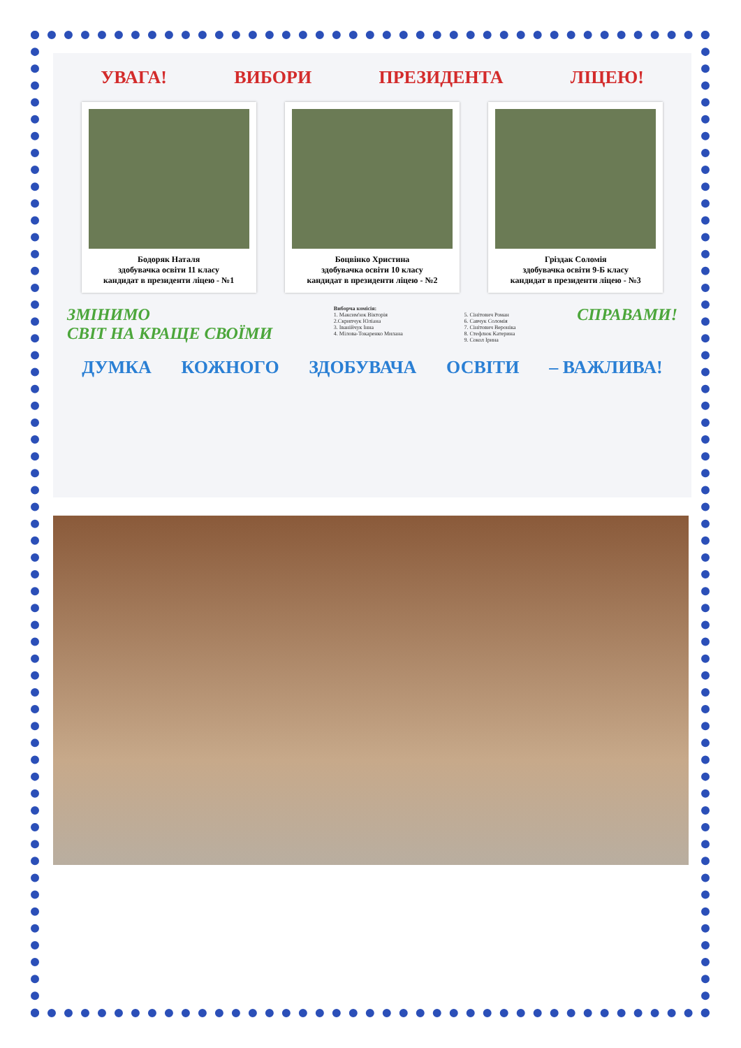УВАГА! ВИБОРИ ПРЕЗИДЕНТА ЛІЦЕЮ!
Бодоряк Наталя
здобувачка освіти 11 класу
кандидат в президенти ліцею - №1
Боцвінко Христина
здобувачка освіти 10 класу
кандидат в президенти ліцею - №2
Гріздак Соломія
здобувачка освіти 9-Б класу
кандидат в президенти ліцею - №3
ЗМІНИМО
СВІТ НА КРАЩЕ СВОЇМИ
Виборча комісія:
1. Максим'юк Вікторія
2.Скрипчук Юліана
3. Іванійчук Інна
4. Мілова-Токаренко Милана
5. Сінітович Роман
6. Савчук Соломія
7. Сінітович Вероніка
8. Стефлюк Катерина
9. Сокол Ірина
СПРАВАМИ!
ДУМКА КОЖНОГО ЗДОБУВАЧА ОСВІТИ – ВАЖЛИВА!